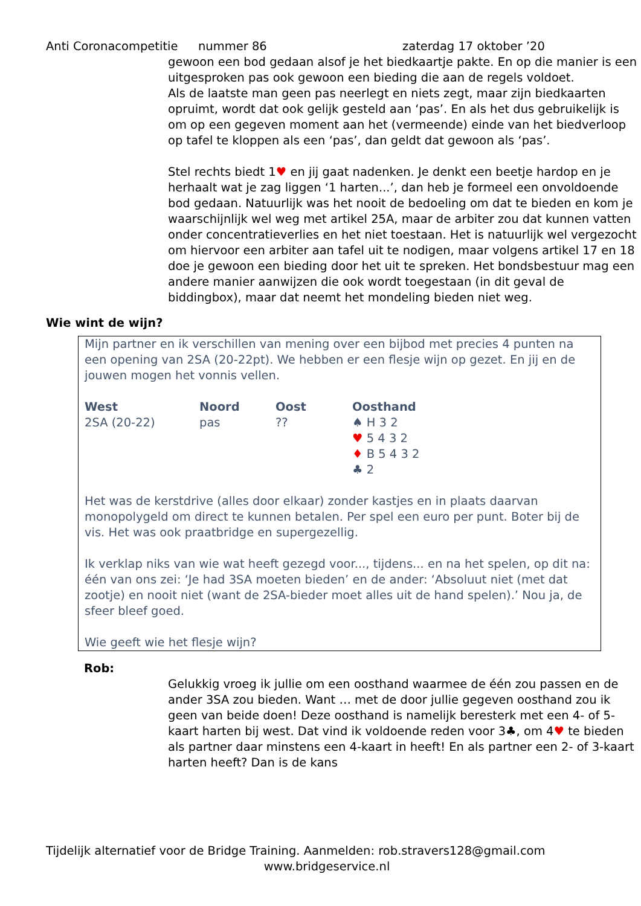Anti Coronacompetitie nummer 86 zaterdag 17 oktober ’20
gewoon een bod gedaan alsof je het biedkaartje pakte. En op die manier is een uitgesproken pas ook gewoon een bieding die aan de regels voldoet.
Als de laatste man geen pas neerlegt en niets zegt, maar zijn biedkaarten opruimt, wordt dat ook gelijk gesteld aan ‘pas’. En als het dus gebruikelijk is om op een gegeven moment aan het (vermeende) einde van het biedverloop op tafel te kloppen als een ‘pas’, dan geldt dat gewoon als ‘pas’.
Stel rechts biedt 1♥ en jij gaat nadenken. Je denkt een beetje hardop en je herhaalt wat je zag liggen ‘1 harten...’, dan heb je formeel een onvoldoende bod gedaan. Natuurlijk was het nooit de bedoeling om dat te bieden en kom je waarschijnlijk wel weg met artikel 25A, maar de arbiter zou dat kunnen vatten onder concentratieverlies en het niet toestaan. Het is natuurlijk wel vergezocht om hiervoor een arbiter aan tafel uit te nodigen, maar volgens artikel 17 en 18 doe je gewoon een bieding door het uit te spreken. Het bondsbestuur mag een andere manier aanwijzen die ook wordt toegestaan (in dit geval de biddingbox), maar dat neemt het mondeling bieden niet weg.
Wie wint de wijn?
Mijn partner en ik verschillen van mening over een bijbod met precies 4 punten na een opening van 2SA (20-22pt). We hebben er een flesje wijn op gezet. En jij en de jouwen mogen het vonnis vellen.
| West | Noord | Oost | Oosthand |
| --- | --- | --- | --- |
| 2SA (20-22) | pas | ?? | ♠ H 3 2 ♥ 5 4 3 2 ♦ B 5 4 3 2 ♣ 2 |
Het was de kerstdrive (alles door elkaar) zonder kastjes en in plaats daarvan monopolygeld om direct te kunnen betalen. Per spel een euro per punt. Boter bij de vis. Het was ook praatbridge en supergezellig.
Ik verklap niks van wie wat heeft gezegd voor..., tijdens... en na het spelen, op dit na: één van ons zei: ‘Je had 3SA moeten bieden’ en de ander: ‘Absoluut niet (met dat zootje) en nooit niet (want de 2SA-bieder moet alles uit de hand spelen).’ Nou ja, de sfeer bleef goed.
Wie geeft wie het flesje wijn?
Rob:
Gelukkig vroeg ik jullie om een oosthand waarmee de één zou passen en de ander 3SA zou bieden. Want … met de door jullie gegeven oosthand zou ik geen van beide doen! Deze oosthand is namelijk beresterk met een 4- of 5-kaart harten bij west. Dat vind ik voldoende reden voor 3♣, om 4♥ te bieden als partner daar minstens een 4-kaart in heeft! En als partner een 2- of 3-kaart harten heeft? Dan is de kans
Tijdelijk alternatief voor de Bridge Training. Aanmelden: rob.stravers128@gmail.com
www.bridgeservice.nl